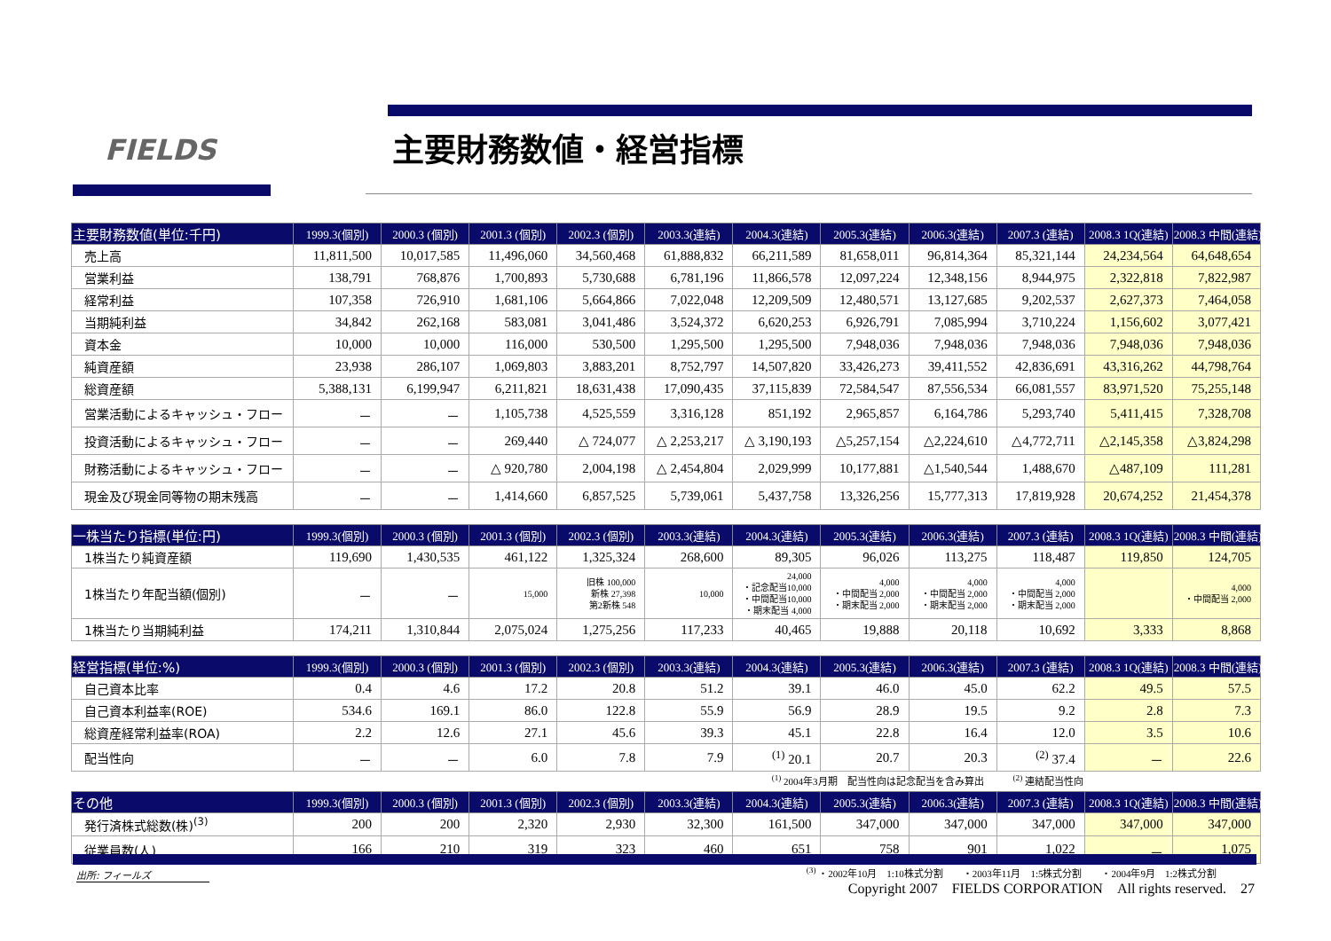FIELDS 主要財務数値・経営指標
| 主要財務数値(単位:千円) | 1999.3(個別) | 2000.3 (個別) | 2001.3 (個別) | 2002.3 (個別) | 2003.3(連結) | 2004.3(連結) | 2005.3(連結) | 2006.3(連結) | 2007.3 (連結) | 2008.3 1Q(連結) | 2008.3 中間(連結) |
| --- | --- | --- | --- | --- | --- | --- | --- | --- | --- | --- | --- |
| 売上高 | 11,811,500 | 10,017,585 | 11,496,060 | 34,560,468 | 61,888,832 | 66,211,589 | 81,658,011 | 96,814,364 | 85,321,144 | 24,234,564 | 64,648,654 |
| 営業利益 | 138,791 | 768,876 | 1,700,893 | 5,730,688 | 6,781,196 | 11,866,578 | 12,097,224 | 12,348,156 | 8,944,975 | 2,322,818 | 7,822,987 |
| 経常利益 | 107,358 | 726,910 | 1,681,106 | 5,664,866 | 7,022,048 | 12,209,509 | 12,480,571 | 13,127,685 | 9,202,537 | 2,627,373 | 7,464,058 |
| 当期純利益 | 34,842 | 262,168 | 583,081 | 3,041,486 | 3,524,372 | 6,620,253 | 6,926,791 | 7,085,994 | 3,710,224 | 1,156,602 | 3,077,421 |
| 資本金 | 10,000 | 10,000 | 116,000 | 530,500 | 1,295,500 | 1,295,500 | 7,948,036 | 7,948,036 | 7,948,036 | 7,948,036 | 7,948,036 |
| 純資産額 | 23,938 | 286,107 | 1,069,803 | 3,883,201 | 8,752,797 | 14,507,820 | 33,426,273 | 39,411,552 | 42,836,691 | 43,316,262 | 44,798,764 |
| 総資産額 | 5,388,131 | 6,199,947 | 6,211,821 | 18,631,438 | 17,090,435 | 37,115,839 | 72,584,547 | 87,556,534 | 66,081,557 | 83,971,520 | 75,255,148 |
| 営業活動によるキャッシュ・フロー | － | － | 1,105,738 | 4,525,559 | 3,316,128 | 851,192 | 2,965,857 | 6,164,786 | 5,293,740 | 5,411,415 | 7,328,708 |
| 投資活動によるキャッシュ・フロー | － | － | 269,440 | △ 724,077 | △ 2,253,217 | △ 3,190,193 | △5,257,154 | △2,224,610 | △4,772,711 | △2,145,358 | △3,824,298 |
| 財務活動によるキャッシュ・フロー | － | － | △ 920,780 | 2,004,198 | △ 2,454,804 | 2,029,999 | 10,177,881 | △1,540,544 | 1,488,670 | △487,109 | 111,281 |
| 現金及び現金同等物の期末残高 | － | － | 1,414,660 | 6,857,525 | 5,739,061 | 5,437,758 | 13,326,256 | 15,777,313 | 17,819,928 | 20,674,252 | 21,454,378 |
| 一株当たり指標(単位:円) | 1999.3(個別) | 2000.3 (個別) | 2001.3 (個別) | 2002.3 (個別) | 2003.3(連結) | 2004.3(連結) | 2005.3(連結) | 2006.3(連結) | 2007.3 (連結) | 2008.3 1Q(連結) | 2008.3 中間(連結) |
| --- | --- | --- | --- | --- | --- | --- | --- | --- | --- | --- | --- |
| 1株当たり純資産額 | 119,690 | 1,430,535 | 461,122 | 1,325,324 | 268,600 | 89,305 | 96,026 | 113,275 | 118,487 | 119,850 | 124,705 |
| 1株当たり年配当額(個別) | － | － | 15,000 | 旧株 100,000 新株 27,398 第2新株 548 | 10,000 | 24,000 ・記念配当10,000 ・中間配当10,000 ・期末配当 4,000 | 4,000 ・中間配当 2,000 ・期末配当 2,000 | 4,000 ・中間配当 2,000 ・期末配当 2,000 | 4,000 ・中間配当 2,000 ・期末配当 2,000 | | 4,000 ・中間配当 2,000 |
| 1株当たり当期純利益 | 174,211 | 1,310,844 | 2,075,024 | 1,275,256 | 117,233 | 40,465 | 19,888 | 20,118 | 10,692 | 3,333 | 8,868 |
| 経営指標(単位:%) | 1999.3(個別) | 2000.3 (個別) | 2001.3 (個別) | 2002.3 (個別) | 2003.3(連結) | 2004.3(連結) | 2005.3(連結) | 2006.3(連結) | 2007.3 (連結) | 2008.3 1Q(連結) | 2008.3 中間(連結) |
| --- | --- | --- | --- | --- | --- | --- | --- | --- | --- | --- | --- |
| 自己資本比率 | 0.4 | 4.6 | 17.2 | 20.8 | 51.2 | 39.1 | 46.0 | 45.0 | 62.2 | 49.5 | 57.5 |
| 自己資本利益率(ROE) | 534.6 | 169.1 | 86.0 | 122.8 | 55.9 | 56.9 | 28.9 | 19.5 | 9.2 | 2.8 | 7.3 |
| 総資産経常利益率(ROA) | 2.2 | 12.6 | 27.1 | 45.6 | 39.3 | 45.1 | 22.8 | 16.4 | 12.0 | 3.5 | 10.6 |
| 配当性向 | － | － | 6.0 | 7.8 | 7.9 | <sup>(1)</sup> 20.1 | 20.7 | 20.3 | <sup>(2)</sup> 37.4 | － | 22.6 |
<sup>(1)</sup> 2004年3月期　配当性向は記念配当を含み算出　　　<sup>(2)</sup> 連結配当性向
| その他 | 1999.3(個別) | 2000.3 (個別) | 2001.3 (個別) | 2002.3 (個別) | 2003.3(連結) | 2004.3(連結) | 2005.3(連結) | 2006.3(連結) | 2007.3 (連結) | 2008.3 1Q(連結) | 2008.3 中間(連結) |
| --- | --- | --- | --- | --- | --- | --- | --- | --- | --- | --- | --- |
| 発行済株式総数(株)<sup>(3)</sup> | 200 | 200 | 2,320 | 2,930 | 32,300 | 161,500 | 347,000 | 347,000 | 347,000 | 347,000 | 347,000 |
| 従業員数(人) | 166 | 210 | 319 | 323 | 460 | 651 | 758 | 901 | 1,022 | － | 1,075 |
<sup>(3)</sup> ・2002年10月　1:10株式分割　　・2003年11月　1:5株式分割　　・2004年9月　1:2株式分割
出所: フィールズ
Copyright 2007　FIELDS CORPORATION　All rights reserved.　27